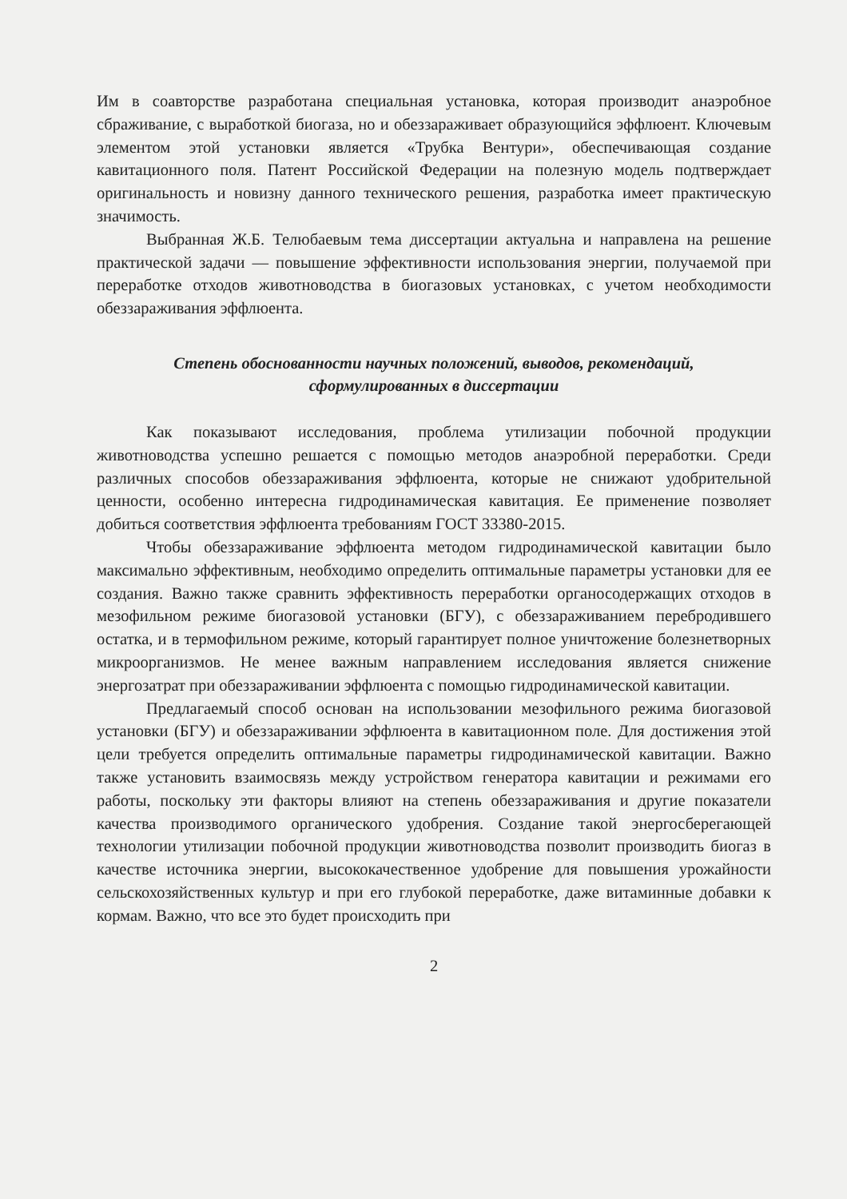Им в соавторстве разработана специальная установка, которая производит анаэробное сбраживание, с выработкой биогаза, но и обеззараживает образующийся эффлюент. Ключевым элементом этой установки является «Трубка Вентури», обеспечивающая создание кавитационного поля. Патент Российской Федерации на полезную модель подтверждает оригинальность и новизну данного технического решения, разработка имеет практическую значимость.
Выбранная Ж.Б. Телюбаевым тема диссертации актуальна и направлена на решение практической задачи — повышение эффективности использования энергии, получаемой при переработке отходов животноводства в биогазовых установках, с учетом необходимости обеззараживания эффлюента.
Степень обоснованности научных положений, выводов, рекомендаций,
сформулированных в диссертации
Как показывают исследования, проблема утилизации побочной продукции животноводства успешно решается с помощью методов анаэробной переработки. Среди различных способов обеззараживания эффлюента, которые не снижают удобрительной ценности, особенно интересна гидродинамическая кавитация. Ее применение позволяет добиться соответствия эффлюента требованиям ГОСТ 33380-2015.
Чтобы обеззараживание эффлюента методом гидродинамической кавитации было максимально эффективным, необходимо определить оптимальные параметры установки для ее создания. Важно также сравнить эффективность переработки органосодержащих отходов в мезофильном режиме биогазовой установки (БГУ), с обеззараживанием перебродившего остатка, и в термофильном режиме, который гарантирует полное уничтожение болезнетворных микроорганизмов. Не менее важным направлением исследования является снижение энергозатрат при обеззараживании эффлюента с помощью гидродинамической кавитации.
Предлагаемый способ основан на использовании мезофильного режима биогазовой установки (БГУ) и обеззараживании эффлюента в кавитационном поле. Для достижения этой цели требуется определить оптимальные параметры гидродинамической кавитации. Важно также установить взаимосвязь между устройством генератора кавитации и режимами его работы, поскольку эти факторы влияют на степень обеззараживания и другие показатели качества производимого органического удобрения. Создание такой энергосберегающей технологии утилизации побочной продукции животноводства позволит производить биогаз в качестве источника энергии, высококачественное удобрение для повышения урожайности сельскохозяйственных культур и при его глубокой переработке, даже витаминные добавки к кормам. Важно, что все это будет происходить при
2